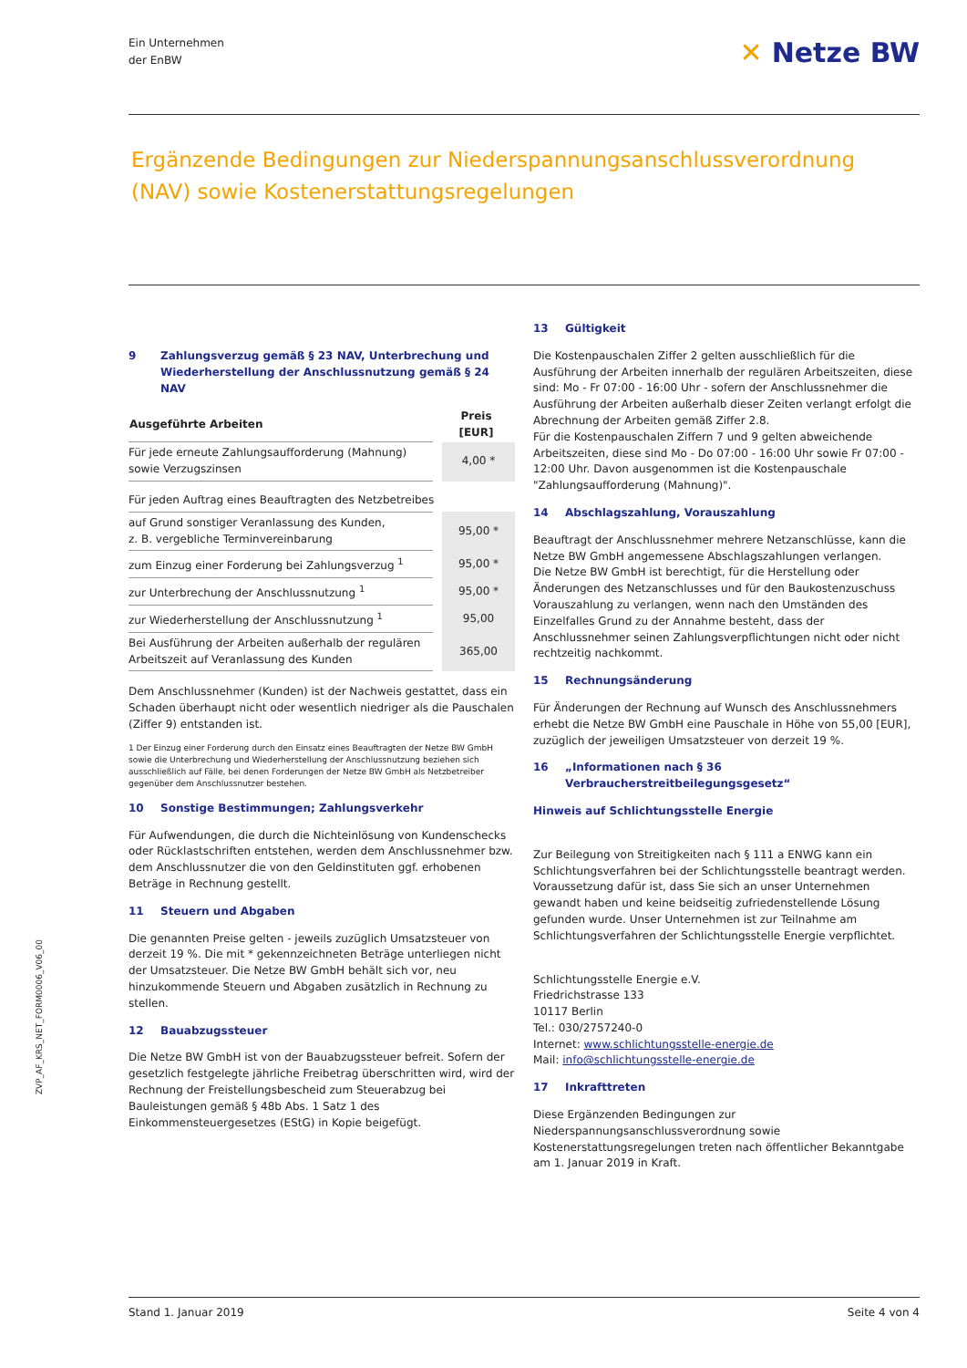Ein Unternehmen
der EnBW
✕ Netze BW
Ergänzende Bedingungen zur Niederspannungsanschlussverordnung (NAV) sowie Kostenerstattungsregelungen
9 Zahlungsverzug gemäß § 23 NAV, Unterbrechung und Wiederherstellung der Anschlussnutzung gemäß § 24 NAV
| Ausgeführte Arbeiten | Preis [EUR] |
| --- | --- |
| Für jede erneute Zahlungsaufforderung (Mahnung) sowie Verzugszinsen | 4,00 * |
| Für jeden Auftrag eines Beauftragten des Netzbetreibes | |
| auf Grund sonstiger Veranlassung des Kunden, z. B. vergebliche Terminvereinbarung | 95,00 * |
| zum Einzug einer Forderung bei Zahlungsverzug <sup>1</sup> | 95,00 * |
| zur Unterbrechung der Anschlussnutzung <sup>1</sup> | 95,00 * |
| zur Wiederherstellung der Anschlussnutzung <sup>1</sup> | 95,00 |
| Bei Ausführung der Arbeiten außerhalb der regulären Arbeitszeit auf Veranlassung des Kunden | 365,00 |
Dem Anschlussnehmer (Kunden) ist der Nachweis gestattet, dass ein Schaden überhaupt nicht oder wesentlich niedriger als die Pauschalen (Ziffer 9) entstanden ist.
1 Der Einzug einer Forderung durch den Einsatz eines Beauftragten der Netze BW GmbH sowie die Unterbrechung und Wiederherstellung der Anschlussnutzung beziehen sich ausschließlich auf Fälle, bei denen Forderungen der Netze BW GmbH als Netzbetreiber gegenüber dem Anschlussnutzer bestehen.
10 Sonstige Bestimmungen; Zahlungsverkehr
Für Aufwendungen, die durch die Nichteinlösung von Kundenschecks oder Rücklastschriften entstehen, werden dem Anschlussnehmer bzw. dem Anschlussnutzer die von den Geldinstituten ggf. erhobenen Beträge in Rechnung gestellt.
11 Steuern und Abgaben
Die genannten Preise gelten - jeweils zuzüglich Umsatzsteuer von derzeit 19 %. Die mit * gekennzeichneten Beträge unterliegen nicht der Umsatzsteuer. Die Netze BW GmbH behält sich vor, neu hinzukommende Steuern und Abgaben zusätzlich in Rechnung zu stellen.
12 Bauabzugssteuer
Die Netze BW GmbH ist von der Bauabzugssteuer befreit. Sofern der gesetzlich festgelegte jährliche Freibetrag überschritten wird, wird der Rechnung der Freistellungsbescheid zum Steuerabzug bei Bauleistungen gemäß § 48b Abs. 1 Satz 1 des Einkommensteuergesetzes (EStG) in Kopie beigefügt.
13 Gültigkeit
Die Kostenpauschalen Ziffer 2 gelten ausschließlich für die Ausführung der Arbeiten innerhalb der regulären Arbeitszeiten, diese sind: Mo - Fr 07:00 - 16:00 Uhr - sofern der Anschlussnehmer die Ausführung der Arbeiten außerhalb dieser Zeiten verlangt erfolgt die Abrechnung der Arbeiten gemäß Ziffer 2.8.
Für die Kostenpauschalen Ziffern 7 und 9 gelten abweichende Arbeitszeiten, diese sind Mo - Do 07:00 - 16:00 Uhr sowie Fr 07:00 - 12:00 Uhr. Davon ausgenommen ist die Kostenpauschale "Zahlungsaufforderung (Mahnung)".
14 Abschlagszahlung, Vorauszahlung
Beauftragt der Anschlussnehmer mehrere Netzanschlüsse, kann die Netze BW GmbH angemessene Abschlagszahlungen verlangen.
Die Netze BW GmbH ist berechtigt, für die Herstellung oder Änderungen des Netzanschlusses und für den Baukostenzuschuss Vorauszahlung zu verlangen, wenn nach den Umständen des Einzelfalles Grund zu der Annahme besteht, dass der Anschlussnehmer seinen Zahlungsverpflichtungen nicht oder nicht rechtzeitig nachkommt.
15 Rechnungsänderung
Für Änderungen der Rechnung auf Wunsch des Anschlussnehmers erhebt die Netze BW GmbH eine Pauschale in Höhe von 55,00 [EUR], zuzüglich der jeweiligen Umsatzsteuer von derzeit 19 %.
16 „Informationen nach § 36 Verbraucherstreitbeilegungsgesetz“
Hinweis auf Schlichtungsstelle Energie
Zur Beilegung von Streitigkeiten nach § 111 a ENWG kann ein Schlichtungsverfahren bei der Schlichtungsstelle beantragt werden. Voraussetzung dafür ist, dass Sie sich an unser Unternehmen gewandt haben und keine beidseitig zufriedenstellende Lösung gefunden wurde. Unser Unternehmen ist zur Teilnahme am Schlichtungsverfahren der Schlichtungsstelle Energie verpflichtet.
Schlichtungsstelle Energie e.V.
Friedrichstrasse 133
10117 Berlin
Tel.: 030/2757240-0
Internet: www.schlichtungsstelle-energie.de
Mail: info@schlichtungsstelle-energie.de
17 Inkrafttreten
Diese Ergänzenden Bedingungen zur Niederspannungsanschlussverordnung sowie Kostenerstattungsregelungen treten nach öffentlicher Bekanntgabe am 1. Januar 2019 in Kraft.
ZVP_AF_KRS_NET_FORM0006_V06_00
Stand 1. Januar 2019 Seite 4 von 4